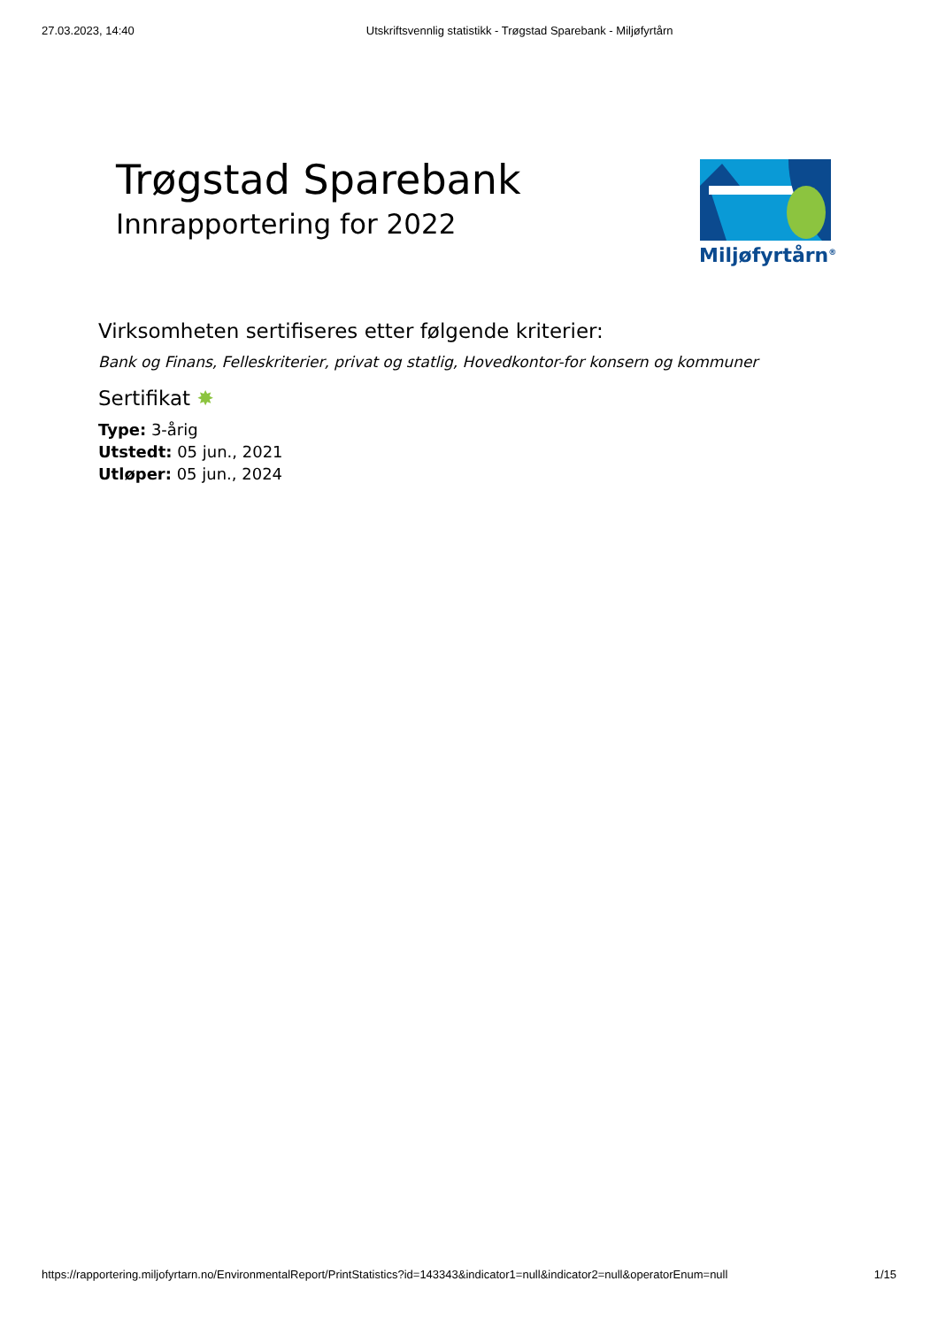27.03.2023, 14:40 Utskriftsvennlig statistikk - Trøgstad Sparebank - Miljøfyrtårn
Trøgstad Sparebank
Innrapportering for 2022
Miljøfyrtårn<sup>®</sup>
Virksomheten sertifiseres etter følgende kriterier:
Bank og Finans, Felleskriterier, privat og statlig, Hovedkontor-for konsern og kommuner
Sertifikat ✸
Type: 3-årig
Utstedt: 05 jun., 2021
Utløper: 05 jun., 2024
https://rapportering.miljofyrtarn.no/EnvironmentalReport/PrintStatistics?id=143343&indicator1=null&indicator2=null&operatorEnum=null 1/15